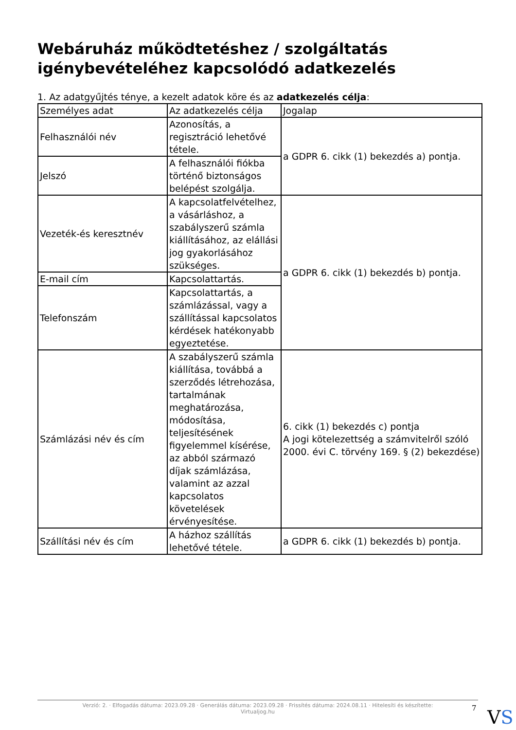Webáruház működtetéshez / szolgáltatás igénybevételéhez kapcsolódó adatkezelés
1. Az adatgyűjtés ténye, a kezelt adatok köre és az adatkezelés célja:
| Személyes adat | Az adatkezelés célja | Jogalap |
| Felhasználói név | Azonosítás, a regisztráció lehetővé tétele. | a GDPR 6. cikk (1) bekezdés a) pontja. |
| Jelszó | A felhasználói fiókba történő biztonságos belépést szolgálja. | |
| Vezeték-és keresztnév | A kapcsolatfelvételhez, a vásárláshoz, a szabályszerű számla kiállításához, az elállási jog gyakorlásához szükséges. | a GDPR 6. cikk (1) bekezdés b) pontja. |
| E-mail cím | Kapcsolattartás. | |
| Telefonszám | Kapcsolattartás, a számlázással, vagy a szállítással kapcsolatos kérdések hatékonyabb egyeztetése. | |
| Számlázási név és cím | A szabályszerű számla kiállítása, továbbá a szerződés létrehozása, tartalmának meghatározása, módosítása, teljesítésének figyelemmel kísérése, az abból származó díjak számlázása, valamint az azzal kapcsolatos követelések érvényesítése. | 6. cikk (1) bekezdés c) pontja A jogi kötelezettség a számvitelről szóló 2000. évi C. törvény 169. § (2) bekezdése) |
| Szállítási név és cím | A házhoz szállítás lehetővé tétele. | a GDPR 6. cikk (1) bekezdés b) pontja. |
Verzió: 2. · Elfogadás dátuma: 2023.09.28 · Generálás dátuma: 2023.09.28 · Frissítés dátuma: 2024.08.11 · Hitelesíti és készítette:
Virtualjog.hu
7 VS